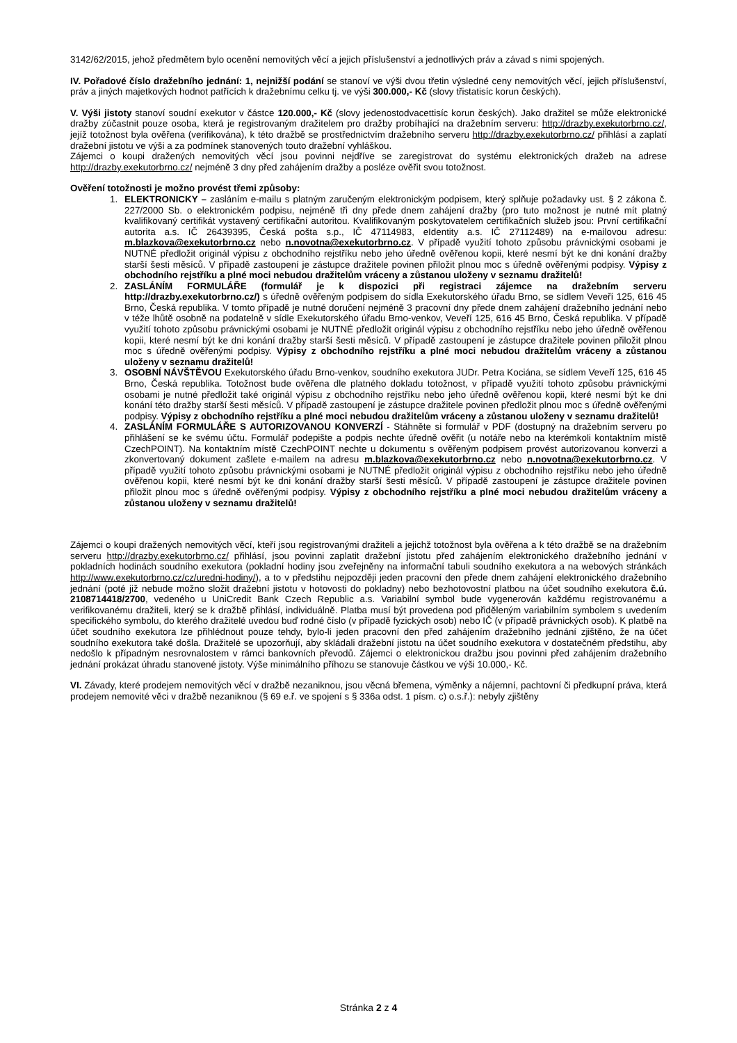3142/62/2015, jehož předmětem bylo ocenění nemovitých věcí a jejich příslušenství a jednotlivých práv a závad s nimi spojených.
IV. Pořadové číslo dražebního jednání: 1, nejnižší podání se stanoví ve výši dvou třetin výsledné ceny nemovitých věcí, jejich příslušenství, práv a jiných majetkových hodnot patřících k dražebnímu celku tj. ve výši 300.000,- Kč (slovy třistatisíc korun českých).
V. Výši jistoty stanoví soudní exekutor v částce 120.000,- Kč (slovy jedenostodvacettisíc korun českých). Jako dražitel se může elektronické dražby zúčastnit pouze osoba, která je registrovaným dražitelem pro dražby probíhající na dražebním serveru: http://drazby.exekutorbrno.cz/, jejíž totožnost byla ověřena (verifikována), k této dražbě se prostřednictvím dražebního serveru http://drazby.exekutorbrno.cz/ přihlásí a zaplatí dražební jistotu ve výši a za podmínek stanovených touto dražební vyhláškou.
Zájemci o koupi dražených nemovitých věcí jsou povinni nejdříve se zaregistrovat do systému elektronických dražeb na adrese http://drazby.exekutorbrno.cz/ nejméně 3 dny před zahájením dražby a posléze ověřit svou totožnost.
Ověření totožnosti je možno provést třemi způsoby:
1. ELEKTRONICKY – zasláním e-mailu s platným zaručeným elektronickým podpisem, který splňuje požadavky ust. § 2 zákona č. 227/2000 Sb. o elektronickém podpisu, nejméně tři dny přede dnem zahájení dražby (pro tuto možnost je nutné mít platný kvalifikovaný certifikát vystavený certifikační autoritou. Kvalifikovaným poskytovatelem certifikačních služeb jsou: První certifikační autorita a.s. IČ 26439395, Česká pošta s.p., IČ 47114983, eIdentity a.s. IČ 27112489) na e-mailovou adresu: m.blazkova@exekutorbrno.cz nebo n.novotna@exekutorbrno.cz. V případě využití tohoto způsobu právnickými osobami je NUTNÉ předložit originál výpisu z obchodního rejstříku nebo jeho úředně ověřenou kopii, které nesmí být ke dni konání dražby starší šesti měsíců. V případě zastoupení je zástupce dražitele povinen přiložit plnou moc s úředně ověřenými podpisy. Výpisy z obchodního rejstříku a plné moci nebudou dražitelům vráceny a zůstanou uloženy v seznamu dražitelů!
2. ZASLÁNÍM FORMULÁŘE (formulář je k dispozici při registraci zájemce na dražebním serveru http://drazby.exekutorbrno.cz/) s úředně ověřeným podpisem do sídla Exekutorského úřadu Brno, se sídlem Veveří 125, 616 45 Brno, Česká republika. V tomto případě je nutné doručení nejméně 3 pracovní dny přede dnem zahájení dražebního jednání nebo v téže lhůtě osobně na podatelně v sídle Exekutorského úřadu Brno-venkov, Veveří 125, 616 45 Brno, Česká republika. V případě využití tohoto způsobu právnickými osobami je NUTNÉ předložit originál výpisu z obchodního rejstříku nebo jeho úředně ověřenou kopii, které nesmí být ke dni konání dražby starší šesti měsíců. V případě zastoupení je zástupce dražitele povinen přiložit plnou moc s úředně ověřenými podpisy. Výpisy z obchodního rejstříku a plné moci nebudou dražitelům vráceny a zůstanou uloženy v seznamu dražitelů!
3. OSOBNÍ NÁVŠTĚVOU Exekutorského úřadu Brno-venkov, soudního exekutora JUDr. Petra Kociána, se sídlem Veveří 125, 616 45 Brno, Česká republika. Totožnost bude ověřena dle platného dokladu totožnost, v případě využití tohoto způsobu právnickými osobami je nutné předložit také originál výpisu z obchodního rejstříku nebo jeho úředně ověřenou kopii, které nesmí být ke dni konání této dražby starší šesti měsíců. V případě zastoupení je zástupce dražitele povinen předložit plnou moc s úředně ověřenými podpisy. Výpisy z obchodního rejstříku a plné moci nebudou dražitelům vráceny a zůstanou uloženy v seznamu dražitelů!
4. ZASLÁNÍM FORMULÁŘE S AUTORIZOVANOU KONVERZÍ - Stáhněte si formulář v PDF (dostupný na dražebním serveru po přihlášení se ke svému účtu. Formulář podepište a podpis nechte úředně ověřit (u notáře nebo na kterémkoli kontaktním místě CzechPOINT). Na kontaktním místě CzechPOINT nechte u dokumentu s ověřeným podpisem provést autorizovanou konverzi a zkonvertovaný dokument zašlete e-mailem na adresu m.blazkova@exekutorbrno.cz nebo n.novotna@exekutorbrno.cz. V případě využití tohoto způsobu právnickými osobami je NUTNÉ předložit originál výpisu z obchodního rejstříku nebo jeho úředně ověřenou kopii, které nesmí být ke dni konání dražby starší šesti měsíců. V případě zastoupení je zástupce dražitele povinen přiložit plnou moc s úředně ověřenými podpisy. Výpisy z obchodního rejstříku a plné moci nebudou dražitelům vráceny a zůstanou uloženy v seznamu dražitelů!
Zájemci o koupi dražených nemovitých věcí, kteří jsou registrovanými dražiteli a jejichž totožnost byla ověřena a k této dražbě se na dražebním serveru http://drazby.exekutorbrno.cz/ přihlásí, jsou povinni zaplatit dražební jistotu před zahájením elektronického dražebního jednání v pokladních hodinách soudního exekutora (pokladní hodiny jsou zveřejněny na informační tabuli soudního exekutora a na webových stránkách http://www.exekutorbrno.cz/cz/uredni-hodiny/), a to v předstihu nejpozději jeden pracovní den přede dnem zahájení elektronického dražebního jednání (poté již nebude možno složit dražební jistotu v hotovosti do pokladny) nebo bezhotovostní platbou na účet soudního exekutora č.ú. 2108714418/2700, vedeného u UniCredit Bank Czech Republic a.s. Variabilní symbol bude vygenerován každému registrovanému a verifikovanému dražiteli, který se k dražbě přihlásí, individuálně. Platba musí být provedena pod přiděleným variabilním symbolem s uvedením specifického symbolu, do kterého dražitelé uvedou buď rodné číslo (v případě fyzických osob) nebo IČ (v případě právnických osob). K platbě na účet soudního exekutora lze přihlédnout pouze tehdy, bylo-li jeden pracovní den před zahájením dražebního jednání zjištěno, že na účet soudního exekutora také došla. Dražitelé se upozorňují, aby skládali dražební jistotu na účet soudního exekutora v dostatečném předstihu, aby nedošlo k případným nesrovnalostem v rámci bankovních převodů. Zájemci o elektronickou dražbu jsou povinni před zahájením dražebního jednání prokázat úhradu stanovené jistoty. Výše minimálního příhozu se stanovuje částkou ve výši 10.000,- Kč.
VI. Závady, které prodejem nemovitých věcí v dražbě nezaniknou, jsou věcná břemena, výměnky a nájemní, pachtovní či předkupní práva, která prodejem nemovité věci v dražbě nezaniknou (§ 69 e.ř. ve spojení s § 336a odst. 1 písm. c) o.s.ř.): nebyly zjištěny
Stránka 2 z 4